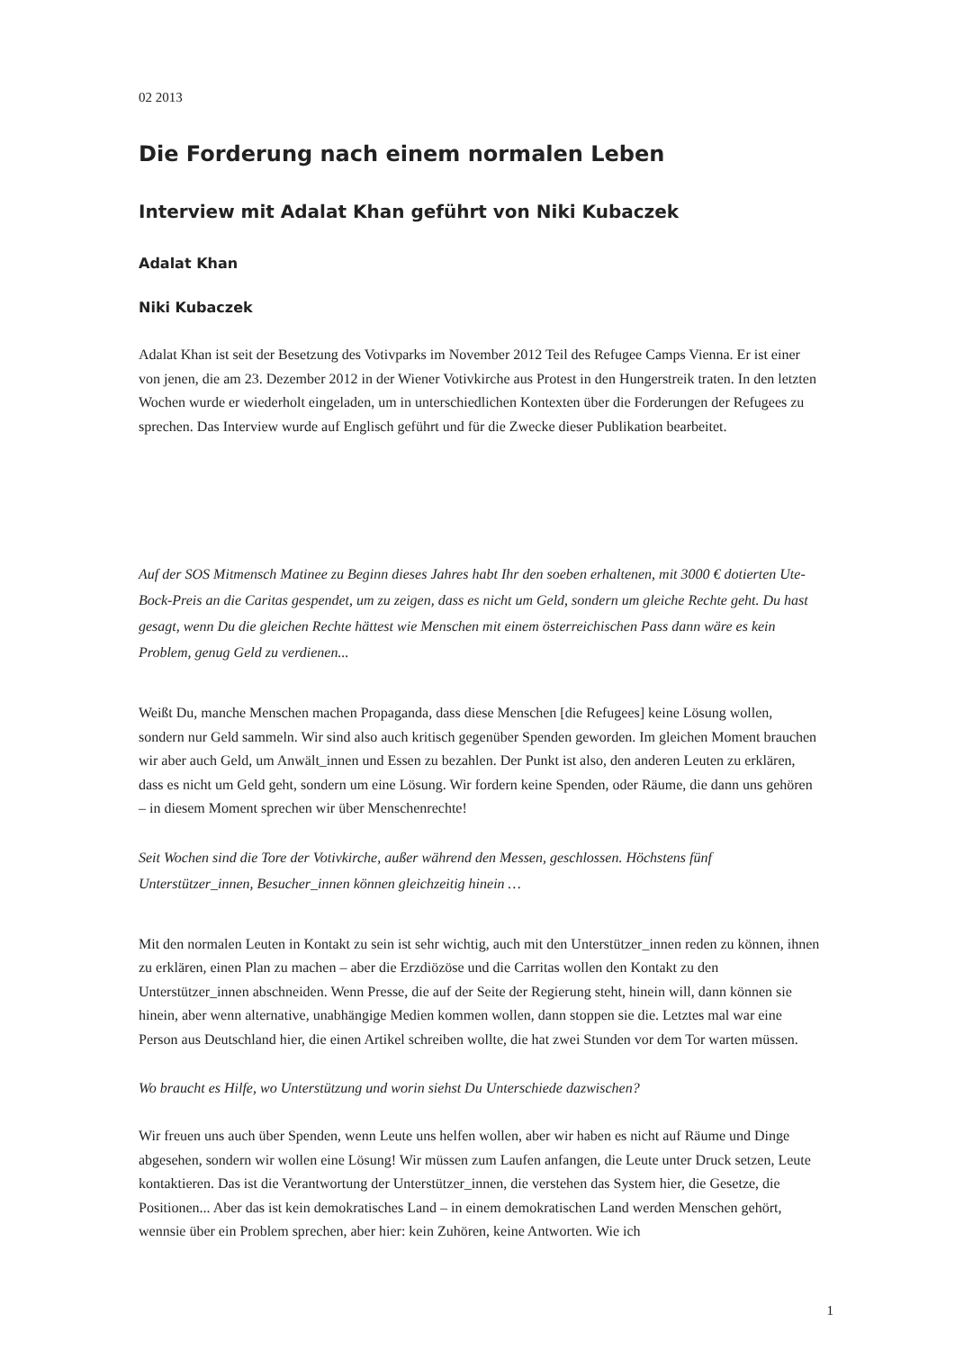02 2013
Die Forderung nach einem normalen Leben
Interview mit Adalat Khan geführt von Niki Kubaczek
Adalat Khan
Niki Kubaczek
Adalat Khan ist seit der Besetzung des Votivparks im November 2012 Teil des Refugee Camps Vienna. Er ist einer von jenen, die am 23. Dezember 2012 in der Wiener Votivkirche aus Protest in den Hungerstreik traten. In den letzten Wochen wurde er wiederholt eingeladen, um in unterschiedlichen Kontexten über die Forderungen der Refugees zu sprechen. Das Interview wurde auf Englisch geführt und für die Zwecke dieser Publikation bearbeitet.
Auf der SOS Mitmensch Matinee zu Beginn dieses Jahres habt Ihr den soeben erhaltenen, mit 3000 € dotierten Ute-Bock-Preis an die Caritas gespendet, um zu zeigen, dass es nicht um Geld, sondern um gleiche Rechte geht. Du hast gesagt, wenn Du die gleichen Rechte hättest wie Menschen mit einem österreichischen Pass dann wäre es kein Problem, genug Geld zu verdienen...
Weißt Du, manche Menschen machen Propaganda, dass diese Menschen [die Refugees] keine Lösung wollen, sondern nur Geld sammeln. Wir sind also auch kritisch gegenüber Spenden geworden. Im gleichen Moment brauchen wir aber auch Geld, um Anwält_innen und Essen zu bezahlen. Der Punkt ist also, den anderen Leuten zu erklären, dass es nicht um Geld geht, sondern um eine Lösung. Wir fordern keine Spenden, oder Räume, die dann uns gehören – in diesem Moment sprechen wir über Menschenrechte!
Seit Wochen sind die Tore der Votivkirche, außer während den Messen, geschlossen. Höchstens fünf Unterstützer_innen, Besucher_innen können gleichzeitig hinein …
Mit den normalen Leuten in Kontakt zu sein ist sehr wichtig, auch mit den Unterstützer_innen reden zu können, ihnen zu erklären, einen Plan zu machen – aber die Erzdiözöse und die Carritas wollen den Kontakt zu den Unterstützer_innen abschneiden. Wenn Presse, die auf der Seite der Regierung steht, hinein will, dann können sie hinein, aber wenn alternative, unabhängige Medien kommen wollen, dann stoppen sie die. Letztes mal war eine Person aus Deutschland hier, die einen Artikel schreiben wollte, die hat zwei Stunden vor dem Tor warten müssen.
Wo braucht es Hilfe, wo Unterstützung und worin siehst Du Unterschiede dazwischen?
Wir freuen uns auch über Spenden, wenn Leute uns helfen wollen, aber wir haben es nicht auf Räume und Dinge abgesehen, sondern wir wollen eine Lösung! Wir müssen zum Laufen anfangen, die Leute unter Druck setzen, Leute kontaktieren. Das ist die Verantwortung der Unterstützer_innen, die verstehen das System hier, die Gesetze, die Positionen... Aber das ist kein demokratisches Land – in einem demokratischen Land werden Menschen gehört, wennsie über ein Problem sprechen, aber hier: kein Zuhören, keine Antworten. Wie ich
1